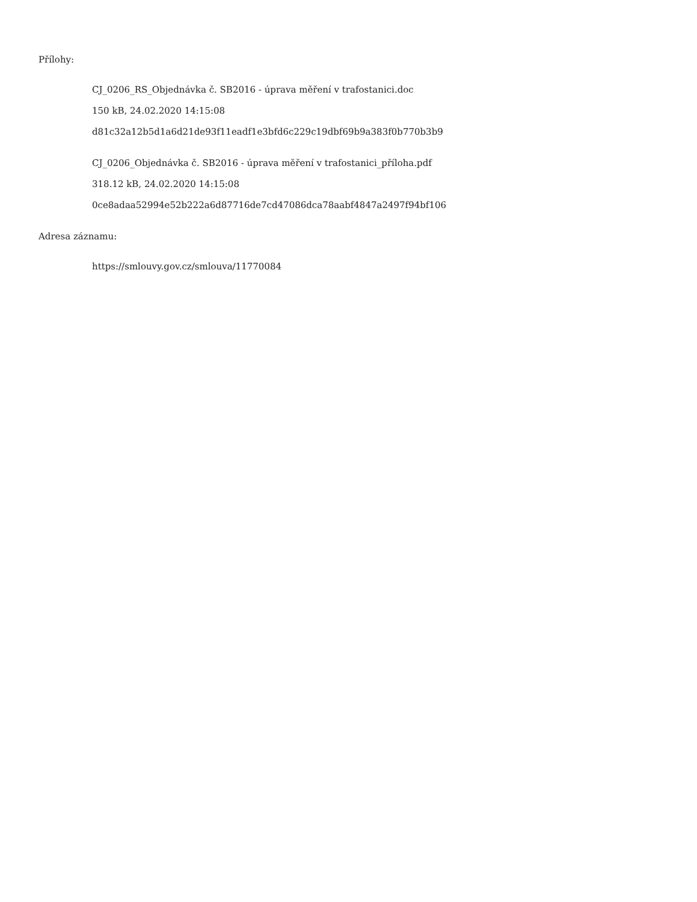Přílohy:
CJ_0206_RS_Objednávka č. SB2016 - úprava měření v trafostanici.doc
150 kB, 24.02.2020 14:15:08
d81c32a12b5d1a6d21de93f11eadf1e3bfd6c229c19dbf69b9a383f0b770b3b9
CJ_0206_Objednávka č. SB2016 - úprava měření v trafostanici_příloha.pdf
318.12 kB, 24.02.2020 14:15:08
0ce8adaa52994e52b222a6d87716de7cd47086dca78aabf4847a2497f94bf106
Adresa záznamu:
https://smlouvy.gov.cz/smlouva/11770084